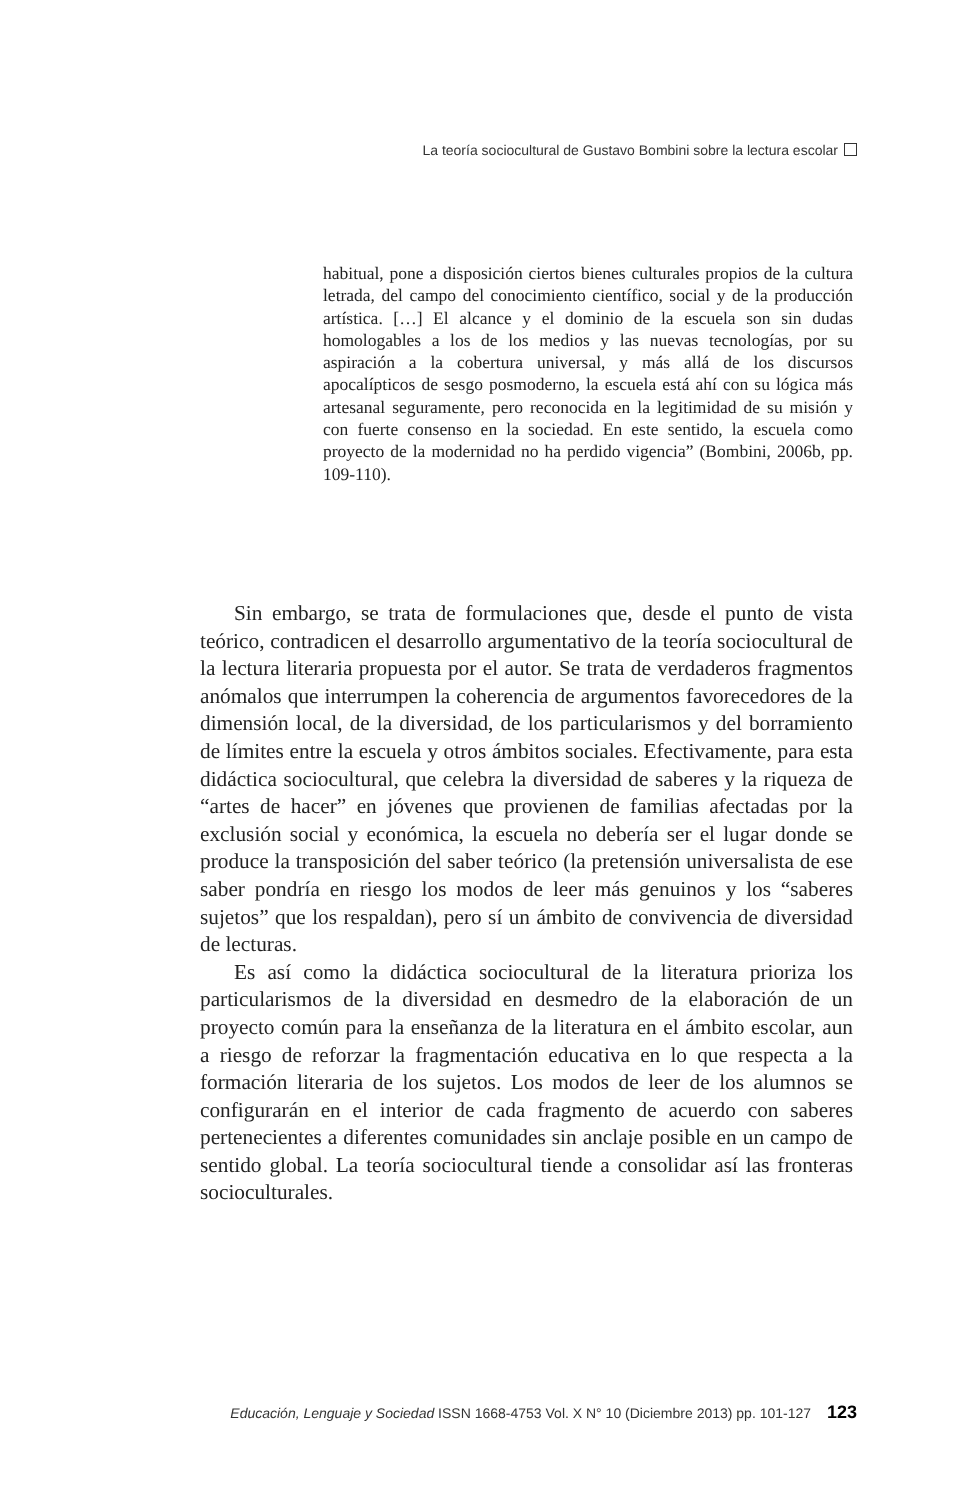La teoría sociocultural de Gustavo Bombini sobre la lectura escolar
habitual, pone a disposición ciertos bienes culturales propios de la cultura letrada, del campo del conocimiento científico, social y de la producción artística. […] El alcance y el dominio de la escuela son sin dudas homologables a los de los medios y las nuevas tecnologías, por su aspiración a la cobertura universal, y más allá de los discursos apocalípticos de sesgo posmoderno, la escuela está ahí con su lógica más artesanal seguramente, pero reconocida en la legitimidad de su misión y con fuerte consenso en la sociedad. En este sentido, la escuela como proyecto de la modernidad no ha perdido vigencia” (Bombini, 2006b, pp. 109-110).
Sin embargo, se trata de formulaciones que, desde el punto de vista teórico, contradicen el desarrollo argumentativo de la teoría sociocultural de la lectura literaria propuesta por el autor. Se trata de verdaderos fragmentos anómalos que interrumpen la coherencia de argumentos favorecedores de la dimensión local, de la diversidad, de los particularismos y del borramiento de límites entre la escuela y otros ámbitos sociales. Efectivamente, para esta didáctica sociocultural, que celebra la diversidad de saberes y la riqueza de “artes de hacer” en jóvenes que provienen de familias afectadas por la exclusión social y económica, la escuela no debería ser el lugar donde se produce la transposición del saber teórico (la pretensión universalista de ese saber pondría en riesgo los modos de leer más genuinos y los “saberes sujetos” que los respaldan), pero sí un ámbito de convivencia de diversidad de lecturas.
Es así como la didáctica sociocultural de la literatura prioriza los particularismos de la diversidad en desmedro de la elaboración de un proyecto común para la enseñanza de la literatura en el ámbito escolar, aun a riesgo de reforzar la fragmentación educativa en lo que respecta a la formación literaria de los sujetos. Los modos de leer de los alumnos se configurarán en el interior de cada fragmento de acuerdo con saberes pertenecientes a diferentes comunidades sin anclaje posible en un campo de sentido global. La teoría sociocultural tiende a consolidar así las fronteras socioculturales.
Educación, Lenguaje y Sociedad ISSN 1668-4753 Vol. X N° 10 (Diciembre 2013) pp. 101-127 123